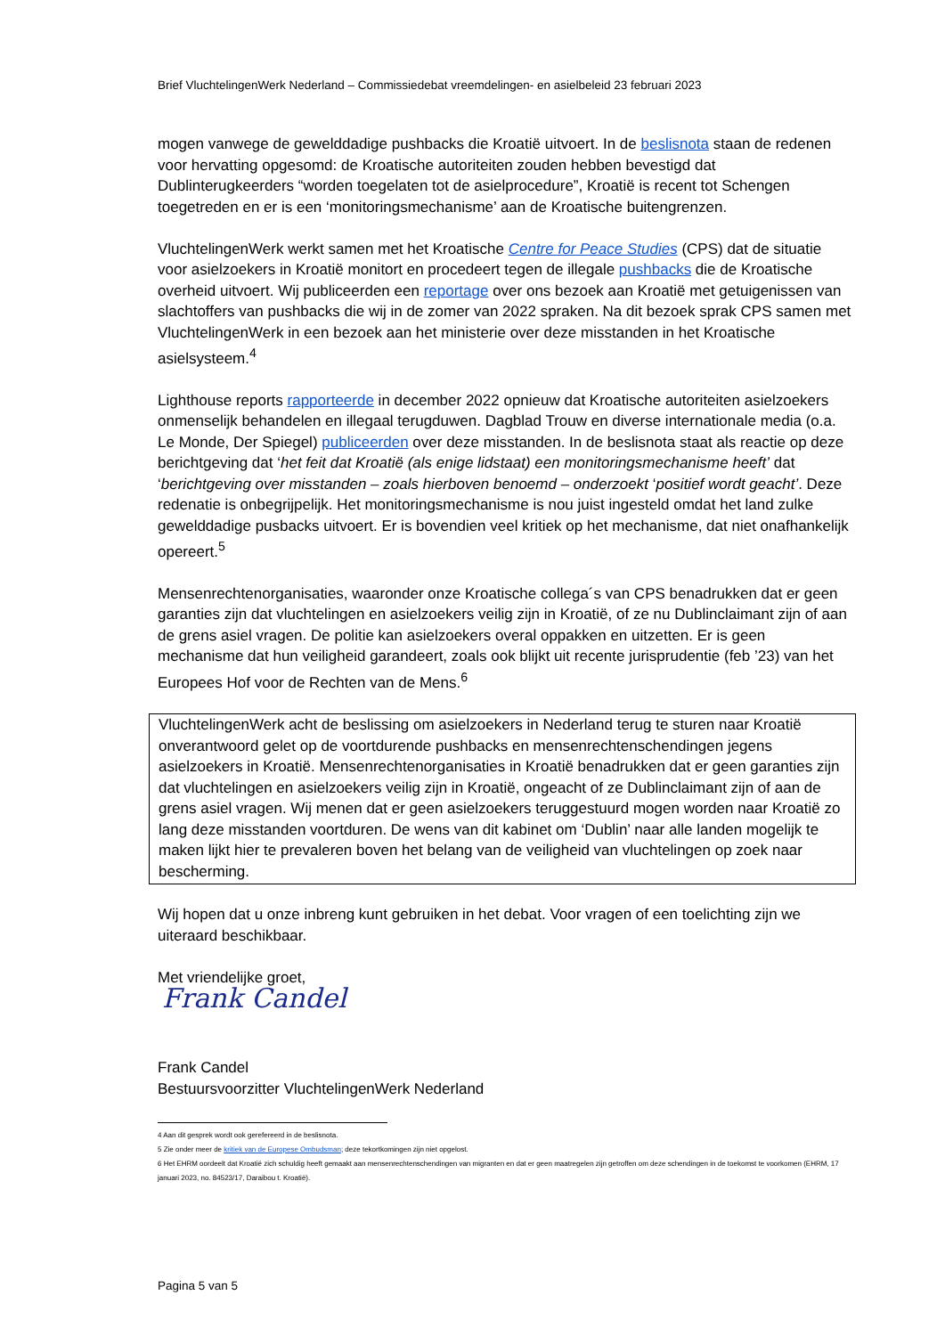Brief VluchtelingenWerk Nederland – Commissiedebat vreemdelingen- en asielbeleid 23 februari 2023
mogen vanwege de gewelddadige pushbacks die Kroatië uitvoert. In de beslisnota staan de redenen voor hervatting opgesomd: de Kroatische autoriteiten zouden hebben bevestigd dat Dublinterugkeerders “worden toegelaten tot de asielprocedure”, Kroatië is recent tot Schengen toegetreden en er is een ‘monitoringsmechanisme’ aan de Kroatische buitengrenzen.
VluchtelingenWerk werkt samen met het Kroatische Centre for Peace Studies (CPS) dat de situatie voor asielzoekers in Kroatië monitort en procedeert tegen de illegale pushbacks die de Kroatische overheid uitvoert. Wij publiceerden een reportage over ons bezoek aan Kroatië met getuigenissen van slachtoffers van pushbacks die wij in de zomer van 2022 spraken. Na dit bezoek sprak CPS samen met VluchtelingenWerk in een bezoek aan het ministerie over deze misstanden in het Kroatische asielsysteem.<sup>4</sup>
Lighthouse reports rapporteerde in december 2022 opnieuw dat Kroatische autoriteiten asielzoekers onmenselijk behandelen en illegaal terugduwen. Dagblad Trouw en diverse internationale media (o.a. Le Monde, Der Spiegel) publiceerden over deze misstanden. In de beslisnota staat als reactie op deze berichtgeving dat ‘het feit dat Kroatië (als enige lidstaat) een monitoringsmechanisme heeft’ dat ‘berichtgeving over misstanden – zoals hierboven benoemd – onderzoekt ‘positief wordt geacht’. Deze redenatie is onbegrijpelijk. Het monitoringsmechanisme is nou juist ingesteld omdat het land zulke gewelddadige pusbacks uitvoert. Er is bovendien veel kritiek op het mechanisme, dat niet onafhankelijk opereert.<sup>5</sup>
Mensenrechtenorganisaties, waaronder onze Kroatische collega´s van CPS benadrukken dat er geen garanties zijn dat vluchtelingen en asielzoekers veilig zijn in Kroatië, of ze nu Dublinclaimant zijn of aan de grens asiel vragen. De politie kan asielzoekers overal oppakken en uitzetten. Er is geen mechanisme dat hun veiligheid garandeert, zoals ook blijkt uit recente jurisprudentie (feb ’23) van het Europees Hof voor de Rechten van de Mens.<sup>6</sup>
VluchtelingenWerk acht de beslissing om asielzoekers in Nederland terug te sturen naar Kroatië onverantwoord gelet op de voortdurende pushbacks en mensenrechtenschendingen jegens asielzoekers in Kroatië. Mensenrechtenorganisaties in Kroatië benadrukken dat er geen garanties zijn dat vluchtelingen en asielzoekers veilig zijn in Kroatië, ongeacht of ze Dublinclaimant zijn of aan de grens asiel vragen. Wij menen dat er geen asielzoekers teruggestuurd mogen worden naar Kroatië zo lang deze misstanden voortduren. De wens van dit kabinet om ‘Dublin’ naar alle landen mogelijk te maken lijkt hier te prevaleren boven het belang van de veiligheid van vluchtelingen op zoek naar bescherming.
Wij hopen dat u onze inbreng kunt gebruiken in het debat. Voor vragen of een toelichting zijn we uiteraard beschikbaar.
Met vriendelijke groet,
Frank Candel
Frank Candel
Bestuursvoorzitter VluchtelingenWerk Nederland
4 Aan dit gesprek wordt ook gerefereerd in de beslisnota.
5 Zie onder meer de kritiek van de Europese Ombudsman; deze tekortkomingen zijn niet opgelost.
6 Het EHRM oordeelt dat Kroatië zich schuldig heeft gemaakt aan mensenrechtenschendingen van migranten en dat er geen maatregelen zijn getroffen om deze schendingen in de toekomst te voorkomen (EHRM, 17 januari 2023, no. 84523/17, Daraibou t. Kroatië).
Pagina 5 van 5